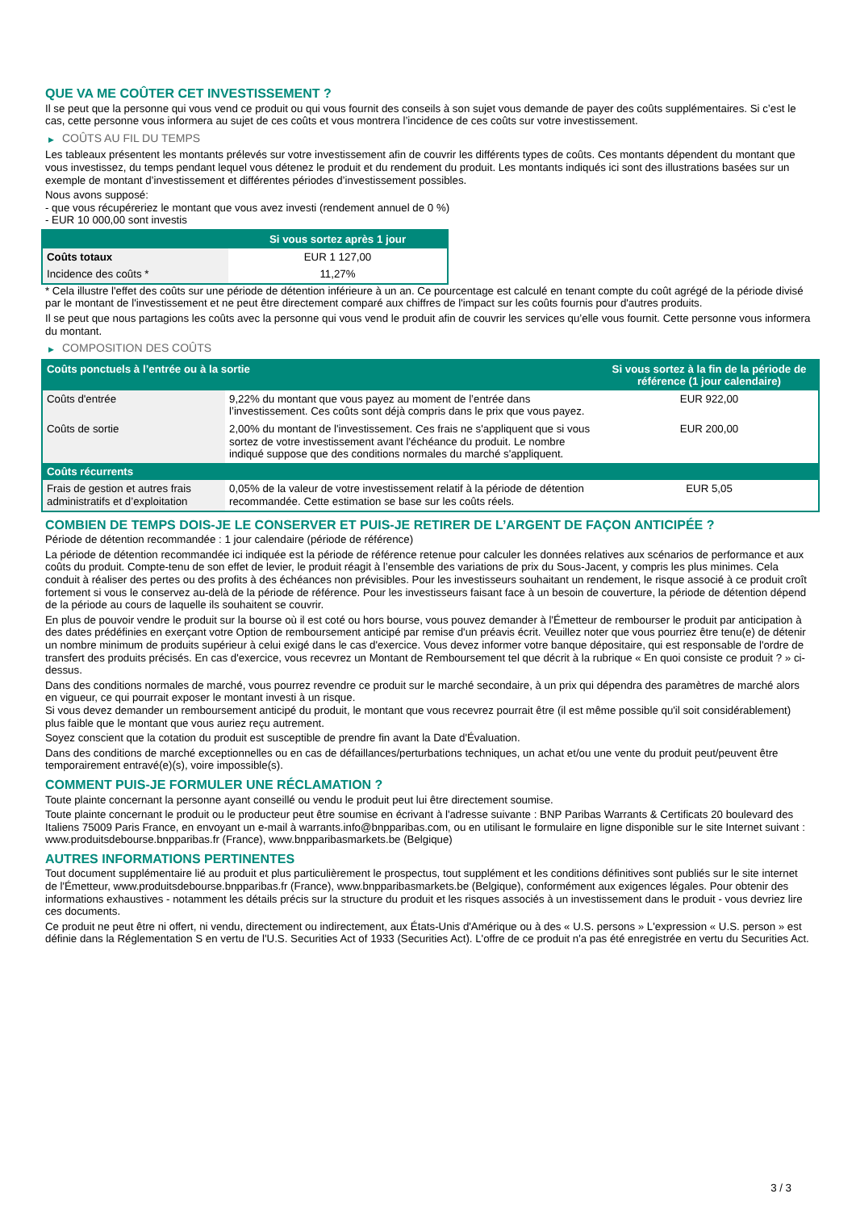QUE VA ME COÛTER CET INVESTISSEMENT ?
Il se peut que la personne qui vous vend ce produit ou qui vous fournit des conseils à son sujet vous demande de payer des coûts supplémentaires. Si c’est le cas, cette personne vous informera au sujet de ces coûts et vous montrera l’incidence de ces coûts sur votre investissement.
▶ COÛTS AU FIL DU TEMPS
Les tableaux présentent les montants prélevés sur votre investissement afin de couvrir les différents types de coûts. Ces montants dépendent du montant que vous investissez, du temps pendant lequel vous détenez le produit et du rendement du produit. Les montants indiqués ici sont des illustrations basées sur un exemple de montant d’investissement et différentes périodes d’investissement possibles.
Nous avons supposé:
- que vous récupéreriez le montant que vous avez investi (rendement annuel de 0 %)
- EUR 10 000,00 sont investis
| | Si vous sortez après 1 jour |
| --- | --- |
| Coûts totaux | EUR 1 127,00 |
| Incidence des coûts * | 11,27% |
* Cela illustre l'effet des coûts sur une période de détention inférieure à un an. Ce pourcentage est calculé en tenant compte du coût agrégé de la période divisé par le montant de l'investissement et ne peut être directement comparé aux chiffres de l'impact sur les coûts fournis pour d'autres produits.
Il se peut que nous partagions les coûts avec la personne qui vous vend le produit afin de couvrir les services qu’elle vous fournit. Cette personne vous informera du montant.
▶ COMPOSITION DES COÛTS
| Coûts ponctuels à l’entrée ou à la sortie | | Si vous sortez à la fin de la période de référence (1 jour calendaire) |
| --- | --- | --- |
| Coûts d'entrée | 9,22% du montant que vous payez au moment de l’entrée dans l’investissement. Ces coûts sont déjà compris dans le prix que vous payez. | EUR 922,00 |
| Coûts de sortie | 2,00% du montant de l'investissement. Ces frais ne s'appliquent que si vous sortez de votre investissement avant l'échéance du produit. Le nombre indiqué suppose que des conditions normales du marché s'appliquent. | EUR 200,00 |
| Coûts récurrents | | |
| Frais de gestion et autres frais administratifs et d’exploitation | 0,05% de la valeur de votre investissement relatif à la période de détention recommandée. Cette estimation se base sur les coûts réels. | EUR 5,05 |
COMBIEN DE TEMPS DOIS-JE LE CONSERVER ET PUIS-JE RETIRER DE L’ARGENT DE FAÇON ANTICIPÉE ?
Période de détention recommandée : 1 jour calendaire (période de référence)
La période de détention recommandée ici indiquée est la période de référence retenue pour calculer les données relatives aux scénarios de performance et aux coûts du produit. Compte-tenu de son effet de levier, le produit réagit à l’ensemble des variations de prix du Sous-Jacent, y compris les plus minimes. Cela conduit à réaliser des pertes ou des profits à des échéances non prévisibles. Pour les investisseurs souhaitant un rendement, le risque associé à ce produit croît fortement si vous le conservez au-delà de la période de référence. Pour les investisseurs faisant face à un besoin de couverture, la période de détention dépend de la période au cours de laquelle ils souhaitent se couvrir.
En plus de pouvoir vendre le produit sur la bourse où il est coté ou hors bourse, vous pouvez demander à l'Émetteur de rembourser le produit par anticipation à des dates prédéfinies en exerçant votre Option de remboursement anticipé par remise d'un préavis écrit. Veuillez noter que vous pourriez être tenu(e) de détenir un nombre minimum de produits supérieur à celui exigé dans le cas d'exercice. Vous devez informer votre banque dépositaire, qui est responsable de l'ordre de transfert des produits précisés. En cas d'exercice, vous recevrez un Montant de Remboursement tel que décrit à la rubrique « En quoi consiste ce produit ? » ci-dessus.
Dans des conditions normales de marché, vous pourrez revendre ce produit sur le marché secondaire, à un prix qui dépendra des paramètres de marché alors en vigueur, ce qui pourrait exposer le montant investi à un risque.
Si vous devez demander un remboursement anticipé du produit, le montant que vous recevrez pourrait être (il est même possible qu'il soit considérablement) plus faible que le montant que vous auriez reçu autrement.
Soyez conscient que la cotation du produit est susceptible de prendre fin avant la Date d'Évaluation.
Dans des conditions de marché exceptionnelles ou en cas de défaillances/perturbations techniques, un achat et/ou une vente du produit peut/peuvent être temporairement entravé(e)(s), voire impossible(s).
COMMENT PUIS-JE FORMULER UNE RÉCLAMATION ?
Toute plainte concernant la personne ayant conseillé ou vendu le produit peut lui être directement soumise.
Toute plainte concernant le produit ou le producteur peut être soumise en écrivant à l'adresse suivante : BNP Paribas Warrants & Certificats 20 boulevard des Italiens 75009 Paris France, en envoyant un e-mail à warrants.info@bnpparibas.com, ou en utilisant le formulaire en ligne disponible sur le site Internet suivant : www.produitsdebourse.bnpparibas.fr (France), www.bnpparibasmarkets.be (Belgique)
AUTRES INFORMATIONS PERTINENTES
Tout document supplémentaire lié au produit et plus particulièrement le prospectus, tout supplément et les conditions définitives sont publiés sur le site internet de l'Émetteur, www.produitsdebourse.bnpparibas.fr (France), www.bnpparibasmarkets.be (Belgique), conformément aux exigences légales. Pour obtenir des informations exhaustives - notamment les détails précis sur la structure du produit et les risques associés à un investissement dans le produit - vous devriez lire ces documents.
Ce produit ne peut être ni offert, ni vendu, directement ou indirectement, aux États-Unis d'Amérique ou à des « U.S. persons » L'expression « U.S. person » est définie dans la Réglementation S en vertu de l'U.S. Securities Act of 1933 (Securities Act). L'offre de ce produit n'a pas été enregistrée en vertu du Securities Act.
3 / 3